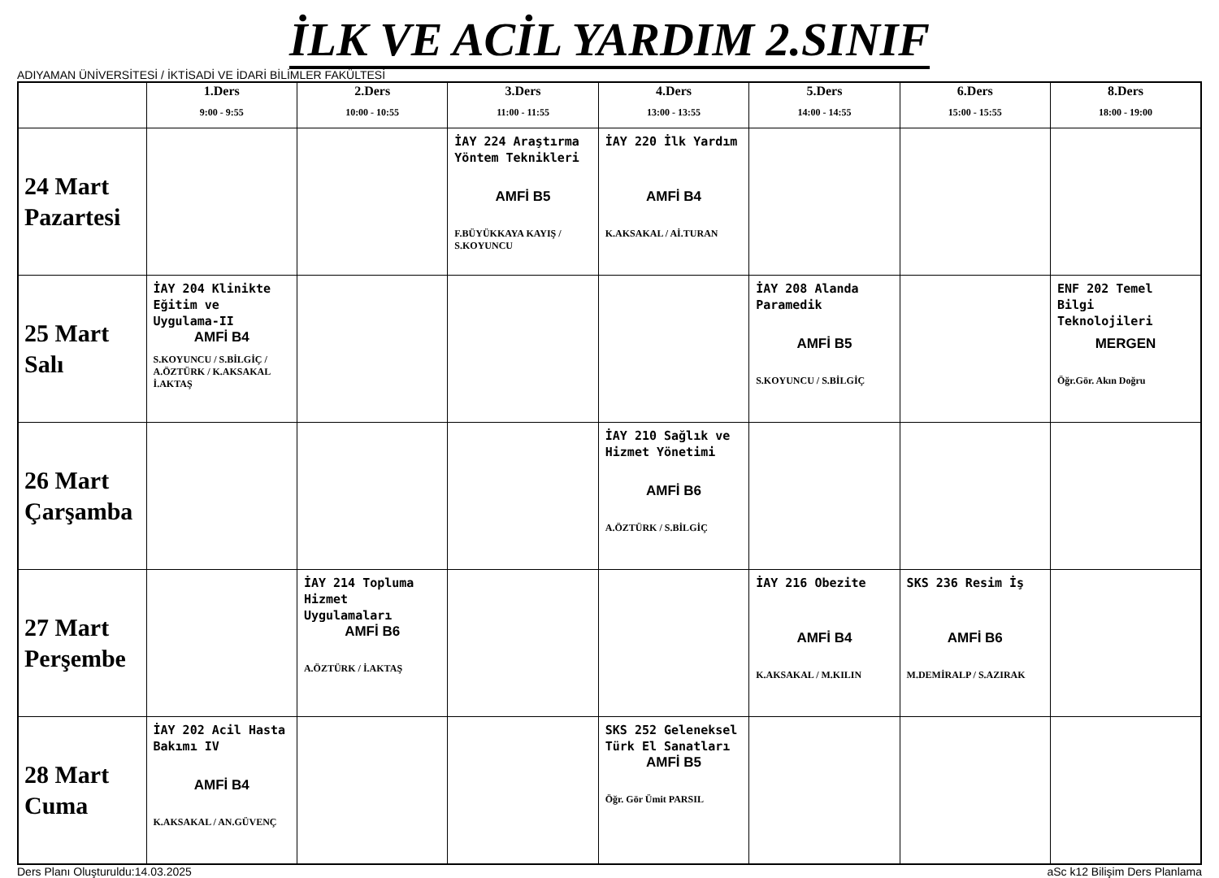İLK VE ACİL YARDIM 2.SINIF
ADIYAMAN ÜNİVERSİTESİ / İKTİSADİ VE İDARİ BİLİMLER FAKÜLTESİ
| | 1.Ders 9:00 - 9:55 | 2.Ders 10:00 - 10:55 | 3.Ders 11:00 - 11:55 | 4.Ders 13:00 - 13:55 | 5.Ders 14:00 - 14:55 | 6.Ders 15:00 - 15:55 | 8.Ders 18:00 - 19:00 |
| --- | --- | --- | --- | --- | --- | --- | --- |
| 24 Mart Pazartesi | | | İAY 224 Araştırma Yöntem Teknikleri AMFİ B5 F.BÜYÜKKAYA KAYIŞ / S.KOYUNCU | İAY 220 İlk Yardım AMFİ B4 K.AKSAKAL / Aİ.TURAN | | | |
| 25 Mart Salı | İAY 204 Klinikte Eğitim ve Uygulama-II AMFİ B4 S.KOYUNCU / S.BİLGİÇ / A.ÖZTÜRK / K.AKSAKAL İ.AKTAŞ | | | | İAY 208 Alanda Paramedik AMFİ B5 S.KOYUNCU / S.BİLGİÇ | | ENF 202 Temel Bilgi Teknolojileri MERGEN Öğr.Gör. Akın Doğru |
| 26 Mart Çarşamba | | | | İAY 210 Sağlık ve Hizmet Yönetimi AMFİ B6 A.ÖZTÜRK / S.BİLGİÇ | | | |
| 27 Mart Perşembe | | İAY 214 Topluma Hizmet Uygulamaları AMFİ B6 A.ÖZTÜRK / İ.AKTAŞ | | | İAY 216 Obezite AMFİ B4 K.AKSAKAL / M.KILIN | SKS 236 Resim İş AMFİ B6 M.DEMİRALP / S.AZIRAK | |
| 28 Mart Cuma | İAY 202 Acil Hasta Bakımı IV AMFİ B4 K.AKSAKAL / AN.GÜVENÇ | | | SKS 252 Geleneksel Türk El Sanatları AMFİ B5 Öğr. Gör Ümit PARSIL | | | |
Ders Planı Oluşturuldu:14.03.2025 aSc k12 Bilişim Ders Planlama